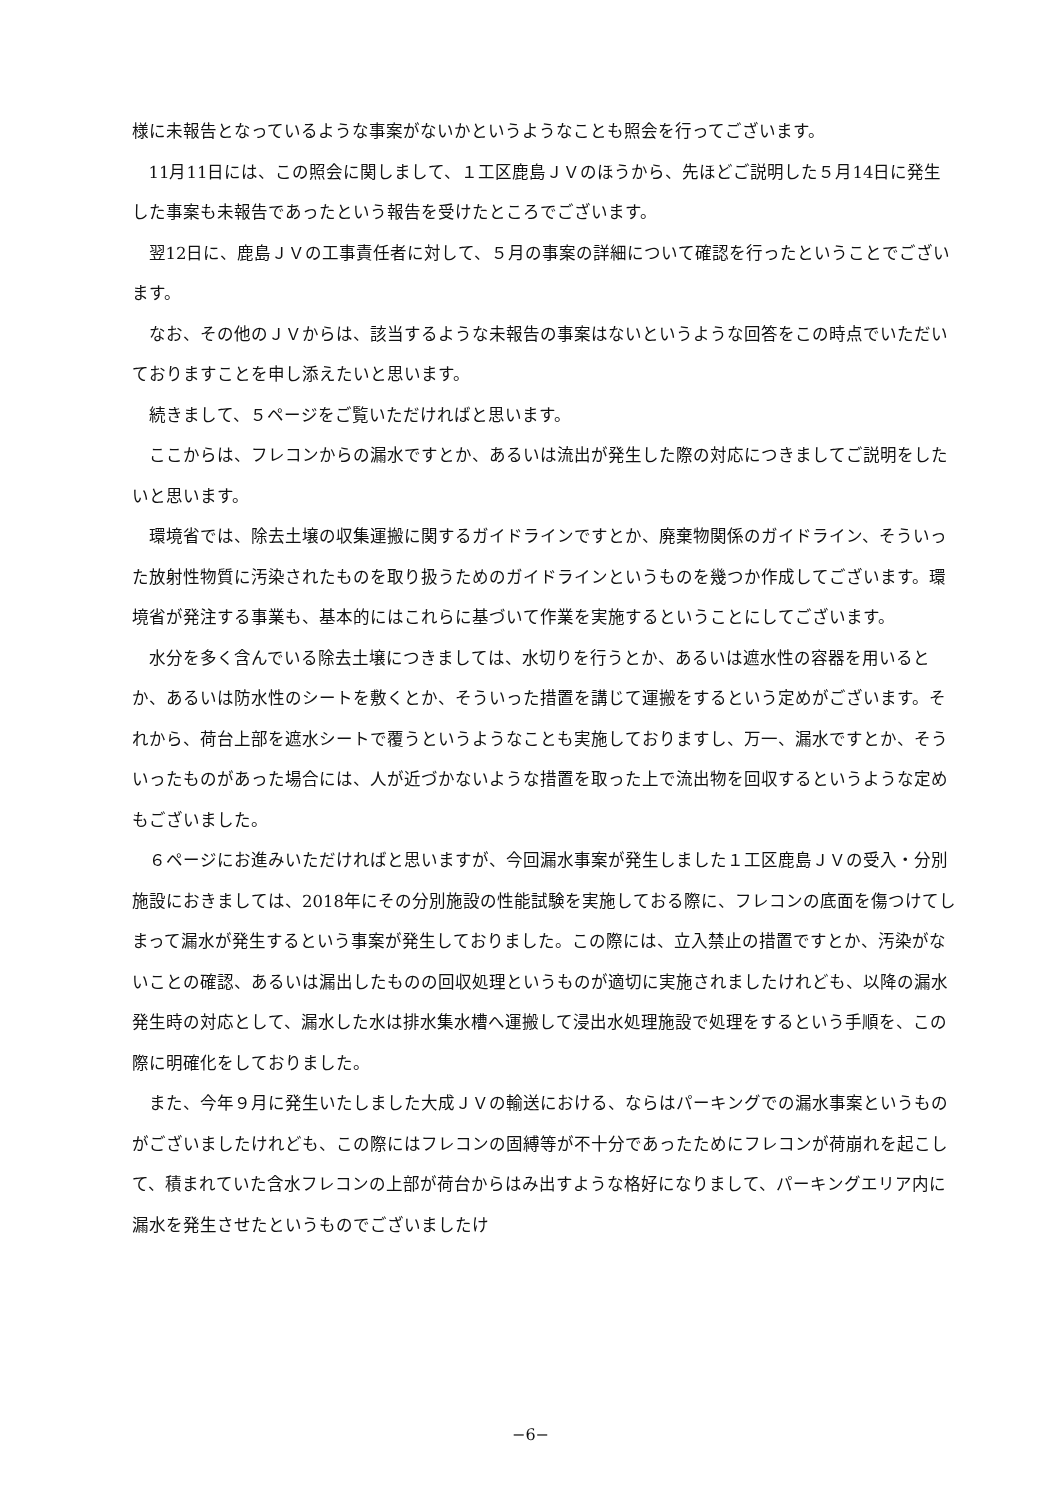様に未報告となっているような事案がないかというようなことも照会を行ってございます。
11月11日には、この照会に関しまして、１工区鹿島ＪＶのほうから、先ほどご説明した５月14日に発生した事案も未報告であったという報告を受けたところでございます。
翌12日に、鹿島ＪＶの工事責任者に対して、５月の事案の詳細について確認を行ったということでございます。
なお、その他のＪＶからは、該当するような未報告の事案はないというような回答をこの時点でいただいておりますことを申し添えたいと思います。
続きまして、５ページをご覧いただければと思います。
ここからは、フレコンからの漏水ですとか、あるいは流出が発生した際の対応につきましてご説明をしたいと思います。
環境省では、除去土壌の収集運搬に関するガイドラインですとか、廃棄物関係のガイドライン、そういった放射性物質に汚染されたものを取り扱うためのガイドラインというものを幾つか作成してございます。環境省が発注する事業も、基本的にはこれらに基づいて作業を実施するということにしてございます。
水分を多く含んでいる除去土壌につきましては、水切りを行うとか、あるいは遮水性の容器を用いるとか、あるいは防水性のシートを敷くとか、そういった措置を講じて運搬をするという定めがございます。それから、荷台上部を遮水シートで覆うというようなことも実施しておりますし、万一、漏水ですとか、そういったものがあった場合には、人が近づかないような措置を取った上で流出物を回収するというような定めもございました。
６ページにお進みいただければと思いますが、今回漏水事案が発生しました１工区鹿島ＪＶの受入・分別施設におきましては、2018年にその分別施設の性能試験を実施しておる際に、フレコンの底面を傷つけてしまって漏水が発生するという事案が発生しておりました。この際には、立入禁止の措置ですとか、汚染がないことの確認、あるいは漏出したものの回収処理というものが適切に実施されましたけれども、以降の漏水発生時の対応として、漏水した水は排水集水槽へ運搬して浸出水処理施設で処理をするという手順を、この際に明確化をしておりました。
また、今年９月に発生いたしました大成ＪＶの輸送における、ならはパーキングでの漏水事案というものがございましたけれども、この際にはフレコンの固縛等が不十分であったためにフレコンが荷崩れを起こして、積まれていた含水フレコンの上部が荷台からはみ出すような格好になりまして、パーキングエリア内に漏水を発生させたというものでございましたけ
−6−